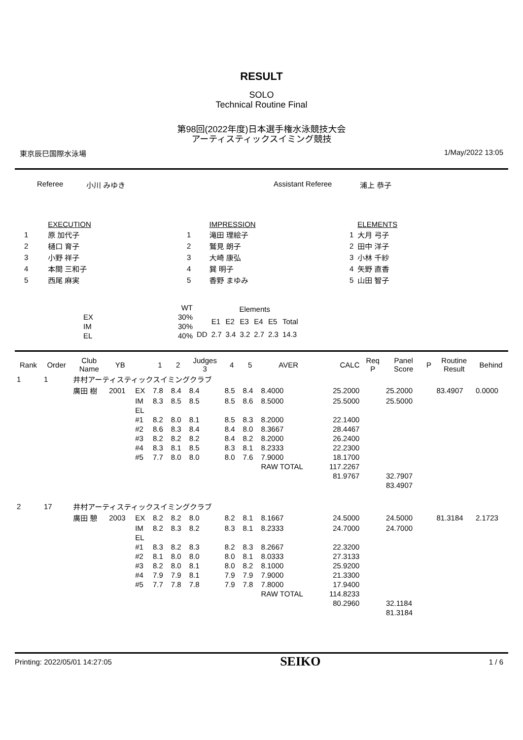RESULT
SOLO
Technical Routine Final
第98回(2022年度)日本選手権水泳競技大会
アーティスティックスイミング競技
東京辰巳国際水泳場 1/May/2022 13:05
Referee 小川 みゆき Assistant Referee 浦上 恭子
| | EXECUTION |
| 1 | 原 加代子 |
| 2 | 樋口 育子 |
| 3 | 小野 祥子 |
| 4 | 本間 三和子 |
| 5 | 西尾 麻実 |
| | IMPRESSION |
| 1 | 滝田 理絵子 |
| 2 | 鷲見 朗子 |
| 3 | 大崎 康弘 |
| 4 | 巽 明子 |
| 5 | 香野 まゆみ |
| | ELEMENTS |
| 1 | 大月 弓子 |
| 2 | 田中 洋子 |
| 3 | 小林 千紗 |
| 4 | 矢野 直香 |
| 5 | 山田 智子 |
| | WT |
| --- | --- |
| EX | 30% |
| IM | 30% |
| EL | 40% |
| | Elements | | | | | |
| | E1 | E2 | E3 | E4 | E5 | Total |
| DD | 2.7 | 3.4 | 3.2 | 2.7 | 2.3 | 14.3 |
| Rank | Order | Club Name | YB | | 1 | 2 | Judges 3 | 4 | 5 | AVER | CALC | Req P | Panel Score | P | Routine Result | Behind |
| --- | --- | --- | --- | --- | --- | --- | --- | --- | --- | --- | --- | --- | --- | --- | --- | --- |
| 1 | 1 | 井村アーティスティックスイミングクラブ | | | | | | | | | | | | | | |
| | | 廣田 樹 | 2001 | EX | 7.8 | 8.4 | 8.4 | 8.5 | 8.4 | 8.4000 | 25.2000 | | 25.2000 | | 83.4907 | 0.0000 |
| | | | | IM | 8.3 | 8.5 | 8.5 | 8.5 | 8.6 | 8.5000 | 25.5000 | | 25.5000 | | | |
| | | | | EL | | | | | | | | | | | | |
| | | | | #1 | 8.2 | 8.0 | 8.1 | 8.5 | 8.3 | 8.2000 | 22.1400 | | | | | |
| | | | | #2 | 8.6 | 8.3 | 8.4 | 8.4 | 8.0 | 8.3667 | 28.4467 | | | | | |
| | | | | #3 | 8.2 | 8.2 | 8.2 | 8.4 | 8.2 | 8.2000 | 26.2400 | | | | | |
| | | | | #4 | 8.3 | 8.1 | 8.5 | 8.3 | 8.1 | 8.2333 | 22.2300 | | | | | |
| | | | | #5 | 7.7 | 8.0 | 8.0 | 8.0 | 7.6 | 7.9000 | 18.1700 | | | | | |
| | | | | | | | | | | RAW TOTAL | 117.2267 | | | | | |
| | | | | | | | | | | | 81.9767 | | 32.7907 | | | |
| | | | | | | | | | | | | | 83.4907 | | | |
| 2 | 17 | 井村アーティスティックスイミングクラブ | | | | | | | | | | | | | | |
| | | 廣田 憩 | 2003 | EX | 8.2 | 8.2 | 8.0 | 8.2 | 8.1 | 8.1667 | 24.5000 | | 24.5000 | | 81.3184 | 2.1723 |
| | | | | IM | 8.2 | 8.3 | 8.2 | 8.3 | 8.1 | 8.2333 | 24.7000 | | 24.7000 | | | |
| | | | | EL | | | | | | | | | | | | |
| | | | | #1 | 8.3 | 8.2 | 8.3 | 8.2 | 8.3 | 8.2667 | 22.3200 | | | | | |
| | | | | #2 | 8.1 | 8.0 | 8.0 | 8.0 | 8.1 | 8.0333 | 27.3133 | | | | | |
| | | | | #3 | 8.2 | 8.0 | 8.1 | 8.0 | 8.2 | 8.1000 | 25.9200 | | | | | |
| | | | | #4 | 7.9 | 7.9 | 8.1 | 7.9 | 7.9 | 7.9000 | 21.3300 | | | | | |
| | | | | #5 | 7.7 | 7.8 | 7.8 | 7.9 | 7.8 | 7.8000 | 17.9400 | | | | | |
| | | | | | | | | | | RAW TOTAL | 114.8233 | | | | | |
| | | | | | | | | | | | 80.2960 | | 32.1184 | | | |
| | | | | | | | | | | | | | 81.3184 | | | |
Printing: 2022/05/01 14:27:05 SEIKO 1 / 6